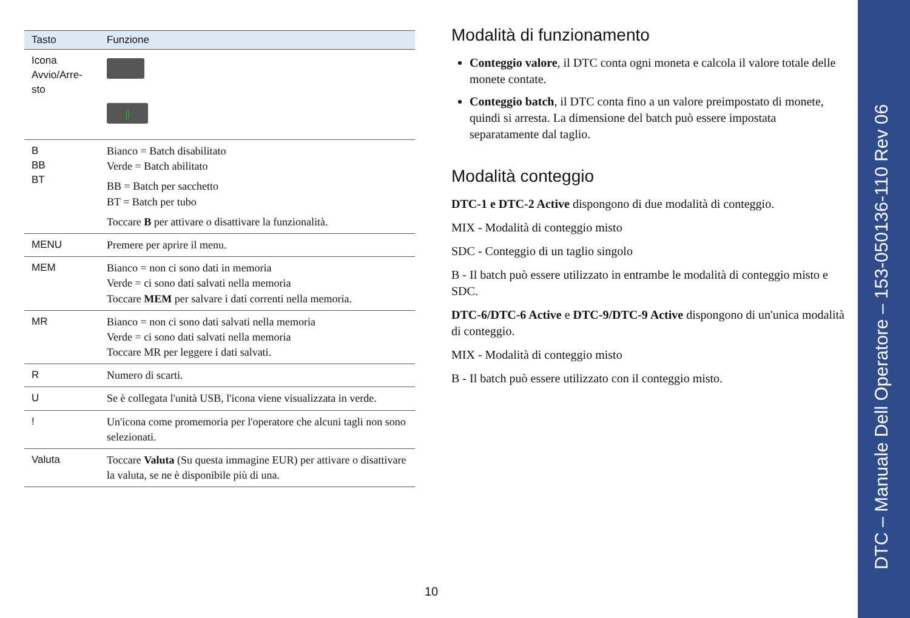| Tasto | Funzione |
| --- | --- |
| Icona Avvio/Arre-sto | // |
| B BB BT | Bianco = Batch disabilitato Verde = Batch abilitato BB = Batch per sacchetto BT = Batch per tubo Toccare B per attivare o disattivare la funzionalità. |
| MENU | Premere per aprire il menu. |
| MEM | Bianco = non ci sono dati in memoria Verde = ci sono dati salvati nella memoria Toccare MEM per salvare i dati correnti nella memoria. |
| MR | Bianco = non ci sono dati salvati nella memoria Verde = ci sono dati salvati nella memoria Toccare MR per leggere i dati salvati. |
| R | Numero di scarti. |
| U | Se è collegata l'unità USB, l'icona viene visualizzata in verde. |
| ! | Un'icona come promemoria per l'operatore che alcuni tagli non sono selezionati. |
| Valuta | Toccare Valuta (Su questa immagine EUR) per attivare o disattivare la valuta, se ne è disponibile più di una. |
Modalità di funzionamento
Conteggio valore, il DTC conta ogni moneta e calcola il valore totale delle monete contate.
Conteggio batch, il DTC conta fino a un valore preimpostato di monete, quindi si arresta. La dimensione del batch può essere impostata separatamente dal taglio.
Modalità conteggio
DTC-1 e DTC-2 Active dispongono di due modalità di conteggio.
MIX - Modalità di conteggio misto
SDC - Conteggio di un taglio singolo
B - Il batch può essere utilizzato in entrambe le modalità di conteggio misto e SDC.
DTC-6/DTC-6 Active e DTC-9/DTC-9 Active dispongono di un'unica modalità di conteggio.
MIX - Modalità di conteggio misto
B - Il batch può essere utilizzato con il conteggio misto.
10
DTC – Manuale Dell Operatore – 153-050136-110 Rev 06